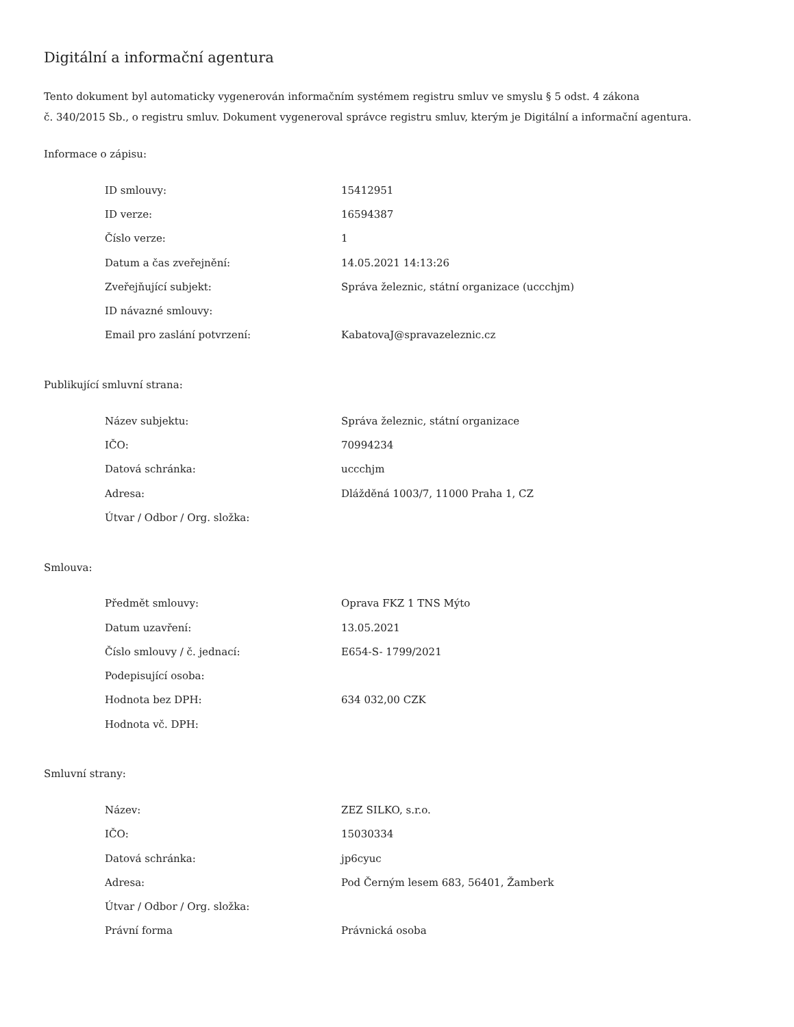Digitální a informační agentura
Tento dokument byl automaticky vygenerován informačním systémem registru smluv ve smyslu § 5 odst. 4 zákona
č. 340/2015 Sb., o registru smluv. Dokument vygeneroval správce registru smluv, kterým je Digitální a informační agentura.
Informace o zápisu:
| ID smlouvy: | 15412951 |
| ID verze: | 16594387 |
| Číslo verze: | 1 |
| Datum a čas zveřejnění: | 14.05.2021 14:13:26 |
| Zveřejňující subjekt: | Správa železnic, státní organizace (uccchjm) |
| ID návazné smlouvy: | |
| Email pro zaslání potvrzení: | KabatovaJ@spravazeleznic.cz |
Publikující smluvní strana:
| Název subjektu: | Správa železnic, státní organizace |
| IČO: | 70994234 |
| Datová schránka: | uccchjm |
| Adresa: | Dlážděná 1003/7, 11000 Praha 1, CZ |
| Útvar / Odbor / Org. složka: | |
Smlouva:
| Předmět smlouvy: | Oprava FKZ 1 TNS Mýto |
| Datum uzavření: | 13.05.2021 |
| Číslo smlouvy / č. jednací: | E654-S- 1799/2021 |
| Podepisující osoba: | |
| Hodnota bez DPH: | 634 032,00 CZK |
| Hodnota vč. DPH: | |
Smluvní strany:
| Název: | ZEZ SILKO, s.r.o. |
| IČO: | 15030334 |
| Datová schránka: | jp6cyuc |
| Adresa: | Pod Černým lesem 683, 56401, Žamberk |
| Útvar / Odbor / Org. složka: | |
| Právní forma | Právnická osoba |